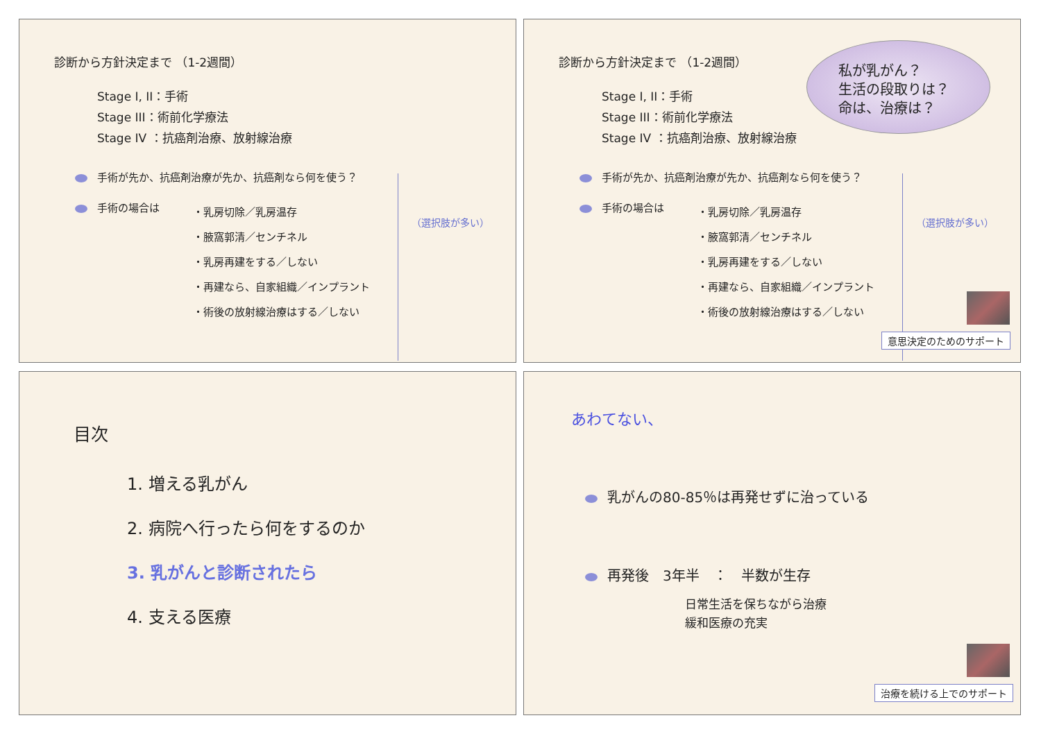診断から方針決定まで （1-2週間）
Stage I, II：手術
Stage III：術前化学療法
Stage IV ：抗癌剤治療、放射線治療
手術が先か、抗癌剤治療が先か、抗癌剤なら何を使う？
手術の場合は
・乳房切除／乳房温存
・腋窩郭清／センチネル
・乳房再建をする／しない
・再建なら、自家組織／インプラント
・術後の放射線治療はする／しない
（選択肢が多い）
診断から方針決定まで （1-2週間）
Stage I, II：手術
Stage III：術前化学療法
Stage IV ：抗癌剤治療、放射線治療
私が乳がん？
生活の段取りは？
命は、治療は？
手術が先か、抗癌剤治療が先か、抗癌剤なら何を使う？
手術の場合は
・乳房切除／乳房温存
・腋窩郭清／センチネル
・乳房再建をする／しない
・再建なら、自家組織／インプラント
・術後の放射線治療はする／しない
（選択肢が多い）
意思決定のためのサポート
目次
1. 増える乳がん
2. 病院へ行ったら何をするのか
3. 乳がんと診断されたら
4. 支える医療
あわてない、
乳がんの80-85％は再発せずに治っている
再発後　3年半　：　半数が生存
日常生活を保ちながら治療
緩和医療の充実
治療を続ける上でのサポート